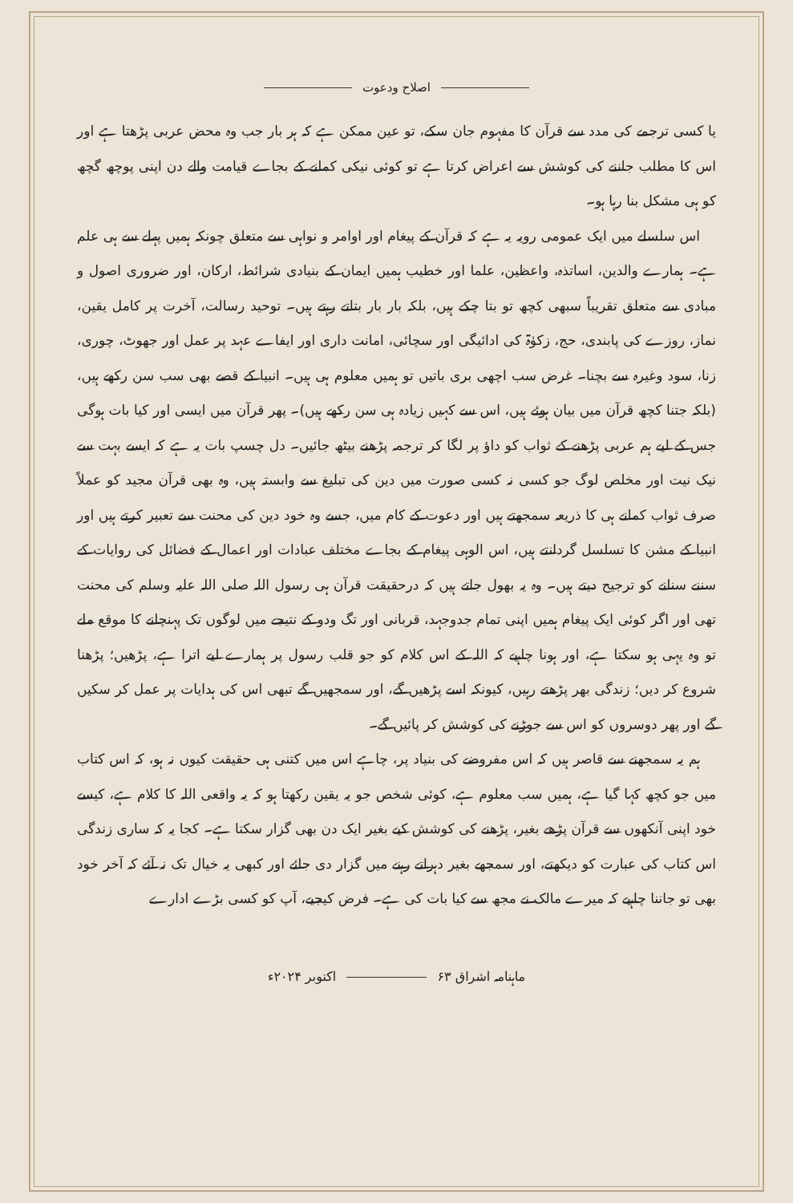اصلاح ودعوت
یا کسی ترجمے کی مدد سے قرآن کا مفہوم جان سکے، تو عین ممکن ہے کہ ہر بار جب وہ محض عربی پڑھتا ہے اور اس کا مطلب جاننے کی کوشش سے اعراض کرتا ہے تو کوئی نیکی کمانے کے بجاے قیامت والے دن اپنی پوچھ گچھ کو ہی مشکل بنا رہا ہو۔
اس سلسلے میں ایک عمومی رویہ یہ ہے کہ قرآن کے پیغام اور اوامر و نواہی سے متعلق چونکہ ہمیں پہلے سے ہی علم ہے۔ ہمارے والدین، اساتذہ، واعظین، علما اور خطیب ہمیں ایمان کے بنیادی شرائط، ارکان، اور ضروری اصول و مبادی سے متعلق تقریباً سبھی کچھ تو بتا چکے ہیں، بلکہ بار بار بتاتے رہتے ہیں۔ توحید رسالت، آخرت پر کامل یقین، نماز، روزے کی پابندی، حج، زکوٰۃ کی ادائیگی اور سچائی، امانت داری اور ایفاے عہد پر عمل اور جھوٹ، چوری، زنا، سود وغیرہ سے بچنا۔ غرض سب اچھی بری باتیں تو ہمیں معلوم ہی ہیں۔ انبیا کے قصے بھی سب سن رکھے ہیں، (بلکہ جتنا کچھ قرآن میں بیان ہوئے ہیں، اس سے کہیں زیادہ ہی سن رکھے ہیں)۔ پھر قرآن میں ایسی اور کیا بات ہوگی جس کے لیے ہم عربی پڑھنے کے ثواب کو داؤ پر لگا کر ترجمہ پڑھنے بیٹھ جائیں۔ دل چسپ بات یہ ہے کہ ایسے بہت سے نیک نیت اور مخلص لوگ جو کسی نہ کسی صورت میں دین کی تبلیغ سے وابستہ ہیں، وہ بھی قرآن مجید کو عملاً صرف ثواب کمانے ہی کا ذریعہ سمجھتے ہیں اور دعوت کے کام میں، جسے وہ خود دین کی محنت سے تعبیر کرتے ہیں اور انبیا کے مشن کا تسلسل گردانتے ہیں، اس الوہی پیغام کے بجاے مختلف عبادات اور اعمال کے فضائل کی روایات کے سننے سنانے کو ترجیح دیتے ہیں۔ وہ یہ بھول جاتے ہیں کہ درحقیقت قرآن ہی رسول اللہ صلی اللہ علیہ وسلم کی محنت تھی اور اگر کوئی ایک پیغام ہمیں اپنی تمام جدوجہد، قربانی اور تگ ودو کے نتیجے میں لوگوں تک پہنچانے کا موقع ملے تو وہ یہی ہو سکتا ہے، اور ہونا چاہیے کہ اللہ کے اس کلام کو جو قلب رسول پر ہمارے لیے اترا ہے، پڑھیں؛ پڑھنا شروع کر دیں؛ زندگی بھر پڑھتے رہیں، کیونکہ اسے پڑھیں گے، اور سمجھیں گے تبھی اس کی ہدایات پر عمل کر سکیں گے اور پھر دوسروں کو اس سے جوڑنے کی کوشش کر پائیں گے۔
ہم یہ سمجھنے سے قاصر ہیں کہ اس مفروضے کی بنیاد پر، چاہے اس میں کتنی ہی حقیقت کیوں نہ ہو، کہ اس کتاب میں جو کچھ کہا گیا ہے، ہمیں سب معلوم ہے، کوئی شخص جو یہ یقین رکھتا ہو کہ یہ واقعی اللہ کا کلام ہے، کیسے خود اپنی آنکھوں سے قرآن پڑھے بغیر، پڑھنے کی کوشش کیے بغیر ایک دن بھی گزار سکتا ہے۔ کجا یہ کہ ساری زندگی اس کتاب کی عبارت کو دیکھتے، اور سمجھے بغیر دہراتے رہنے میں گزار دی جائے اور کبھی یہ خیال تک نہ آئے کہ آخر خود بھی تو جاننا چاہیے کہ میرے مالک نے مجھ سے کیا بات کی ہے۔ فرض کیجیے، آپ کو کسی بڑے ادارے
ماہنامہ اشراق ۶۳ اکتوبر ۲۰۲۴ء